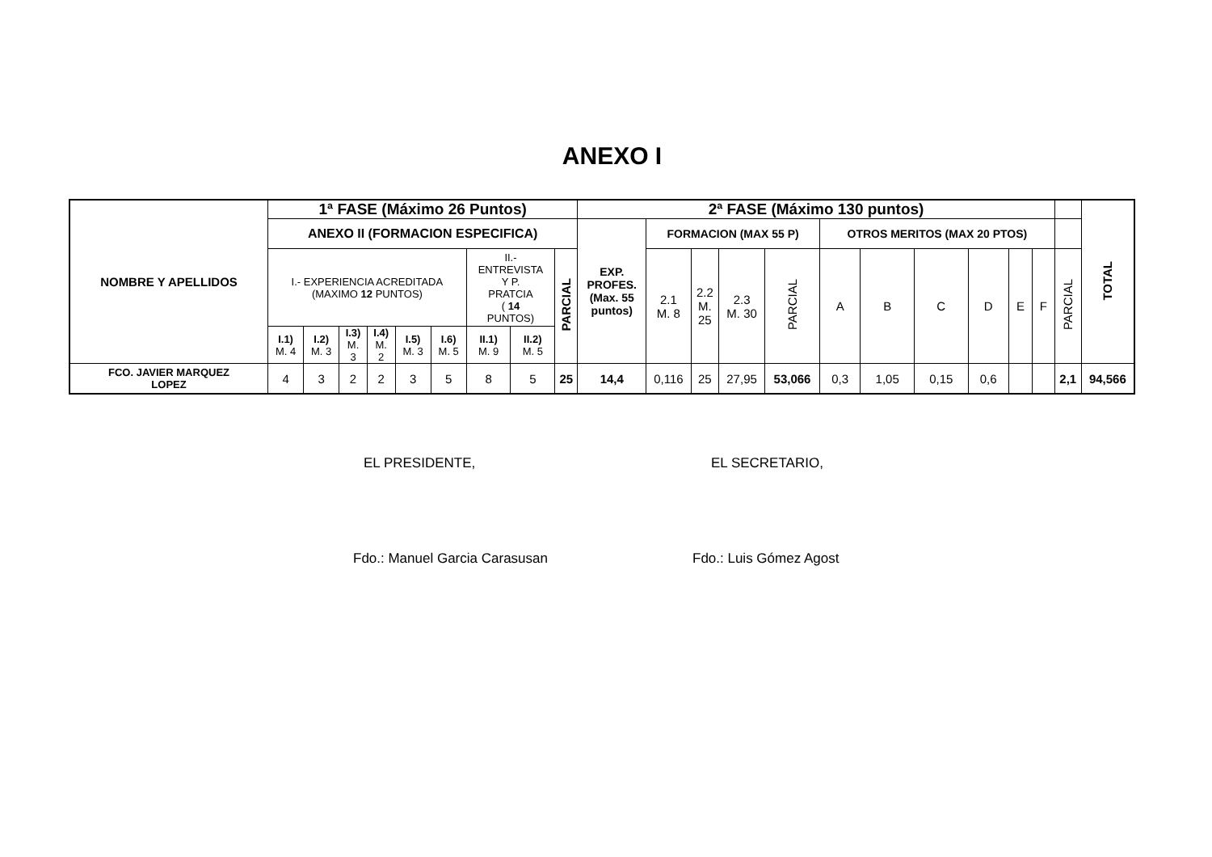ANEXO I
| NOMBRE Y APELLIDOS | 1ª FASE (Máximo 26 Puntos) | | | | | | | | | 2ª FASE (Máximo 130 puntos) | | | | | | | | | | | | TOTAL |
| --- | --- | --- | --- | --- | --- | --- | --- | --- | --- | --- | --- | --- | --- | --- | --- | --- | --- | --- | --- | --- | --- | --- |
| | ANEXO II (FORMACION ESPECIFICA) | | | | | | | | | EXP. PROFES. (Max. 55 puntos) | FORMACION (MAX 55 P) | | | | OTROS MERITOS (MAX 20 PTOS) | | | | | | | |
| | I.- EXPERIENCIA ACREDITADA (MAXIMO 12 PUNTOS) | | | | | | II.- ENTREVISTA Y P. PRATCIA ( 14 PUNTOS) | | PARCIAL | | 2.1 M. 8 | 2.2 M. 25 | 2.3 M. 30 | PARCIAL | A | B | C | D | E | F | PARCIAL | |
| | I.1) M. 4 | I.2) M. 3 | I.3) M. 3 | I.4) M. 2 | I.5) M. 3 | I.6) M. 5 | II.1) M. 9 | II.2) M. 5 | | | | | | | | | | | | | | |
| FCO. JAVIER MARQUEZ LOPEZ | 4 | 3 | 2 | 2 | 3 | 5 | 8 | 5 | 25 | 14,4 | 0,116 | 25 | 27,95 | 53,066 | 0,3 | 1,05 | 0,15 | 0,6 | | | 2,1 | 94,566 |
EL PRESIDENTE, EL SECRETARIO,
Fdo.: Manuel Garcia Carasusan Fdo.: Luis Gómez Agost